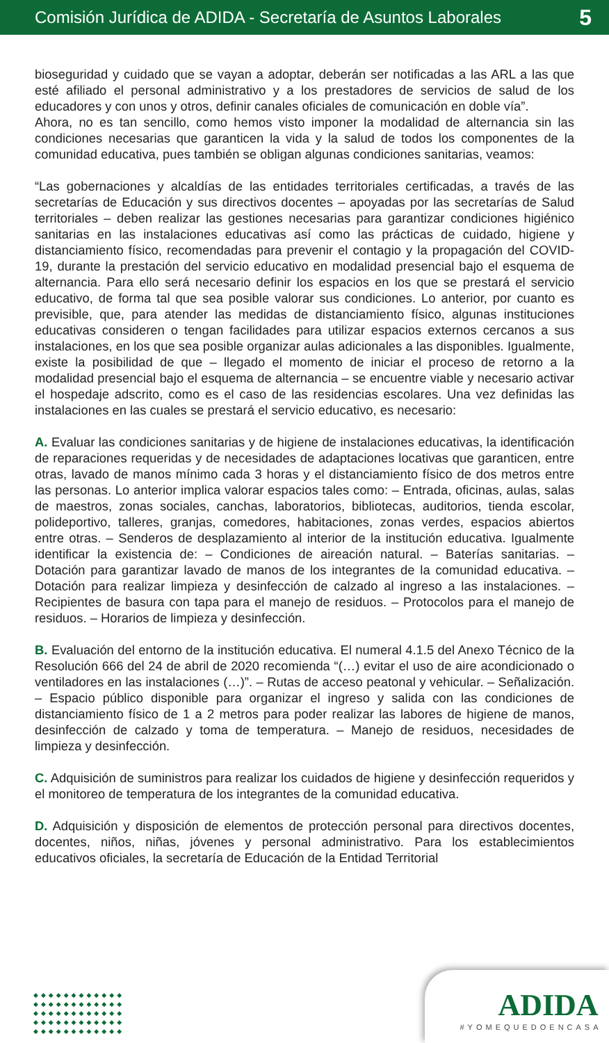Comisión Jurídica de ADIDA - Secretaría de Asuntos Laborales 5
bioseguridad y cuidado que se vayan a adoptar, deberán ser notificadas a las ARL a las que esté afiliado el personal administrativo y a los prestadores de servicios de salud de los educadores y con unos y otros, definir canales oficiales de comunicación en doble vía”.
Ahora, no es tan sencillo, como hemos visto imponer la modalidad de alternancia sin las condiciones necesarias que garanticen la vida y la salud de todos los componentes de la comunidad educativa, pues también se obligan algunas condiciones sanitarias, veamos:
“Las gobernaciones y alcaldías de las entidades territoriales certificadas, a través de las secretarías de Educación y sus directivos docentes – apoyadas por las secretarías de Salud territoriales – deben realizar las gestiones necesarias para garantizar condiciones higiénico sanitarias en las instalaciones educativas así como las prácticas de cuidado, higiene y distanciamiento físico, recomendadas para prevenir el contagio y la propagación del COVID-19, durante la prestación del servicio educativo en modalidad presencial bajo el esquema de alternancia. Para ello será necesario definir los espacios en los que se prestará el servicio educativo, de forma tal que sea posible valorar sus condiciones. Lo anterior, por cuanto es previsible, que, para atender las medidas de distanciamiento físico, algunas instituciones educativas consideren o tengan facilidades para utilizar espacios externos cercanos a sus instalaciones, en los que sea posible organizar aulas adicionales a las disponibles. Igualmente, existe la posibilidad de que – llegado el momento de iniciar el proceso de retorno a la modalidad presencial bajo el esquema de alternancia – se encuentre viable y necesario activar el hospedaje adscrito, como es el caso de las residencias escolares. Una vez definidas las instalaciones en las cuales se prestará el servicio educativo, es necesario:
A. Evaluar las condiciones sanitarias y de higiene de instalaciones educativas, la identificación de reparaciones requeridas y de necesidades de adaptaciones locativas que garanticen, entre otras, lavado de manos mínimo cada 3 horas y el distanciamiento físico de dos metros entre las personas. Lo anterior implica valorar espacios tales como: – Entrada, oficinas, aulas, salas de maestros, zonas sociales, canchas, laboratorios, bibliotecas, auditorios, tienda escolar, polideportivo, talleres, granjas, comedores, habitaciones, zonas verdes, espacios abiertos entre otras. – Senderos de desplazamiento al interior de la institución educativa. Igualmente identificar la existencia de: – Condiciones de aireación natural. – Baterías sanitarias. – Dotación para garantizar lavado de manos de los integrantes de la comunidad educativa. – Dotación para realizar limpieza y desinfección de calzado al ingreso a las instalaciones. – Recipientes de basura con tapa para el manejo de residuos. – Protocolos para el manejo de residuos. – Horarios de limpieza y desinfección.
B. Evaluación del entorno de la institución educativa. El numeral 4.1.5 del Anexo Técnico de la Resolución 666 del 24 de abril de 2020 recomienda “(…) evitar el uso de aire acondicionado o ventiladores en las instalaciones (…)”. – Rutas de acceso peatonal y vehicular. – Señalización. – Espacio público disponible para organizar el ingreso y salida con las condiciones de distanciamiento físico de 1 a 2 metros para poder realizar las labores de higiene de manos, desinfección de calzado y toma de temperatura. – Manejo de residuos, necesidades de limpieza y desinfección.
C. Adquisición de suministros para realizar los cuidados de higiene y desinfección requeridos y el monitoreo de temperatura de los integrantes de la comunidad educativa.
D. Adquisición y disposición de elementos de protección personal para directivos docentes, docentes, niños, niñas, jóvenes y personal administrativo. Para los establecimientos educativos oficiales, la secretaría de Educación de la Entidad Territorial
◆◆◆◆◆◆◆◆◆◆◆◆ ◆◆◆◆◆◆◆◆◆◆◆◆ ◆◆◆◆◆◆◆◆◆◆◆◆ ◆◆◆◆◆◆◆◆◆◆◆◆ ◆◆◆◆◆◆◆◆◆◆◆◆
ADIDA
#YOMEQUEDOENCASA